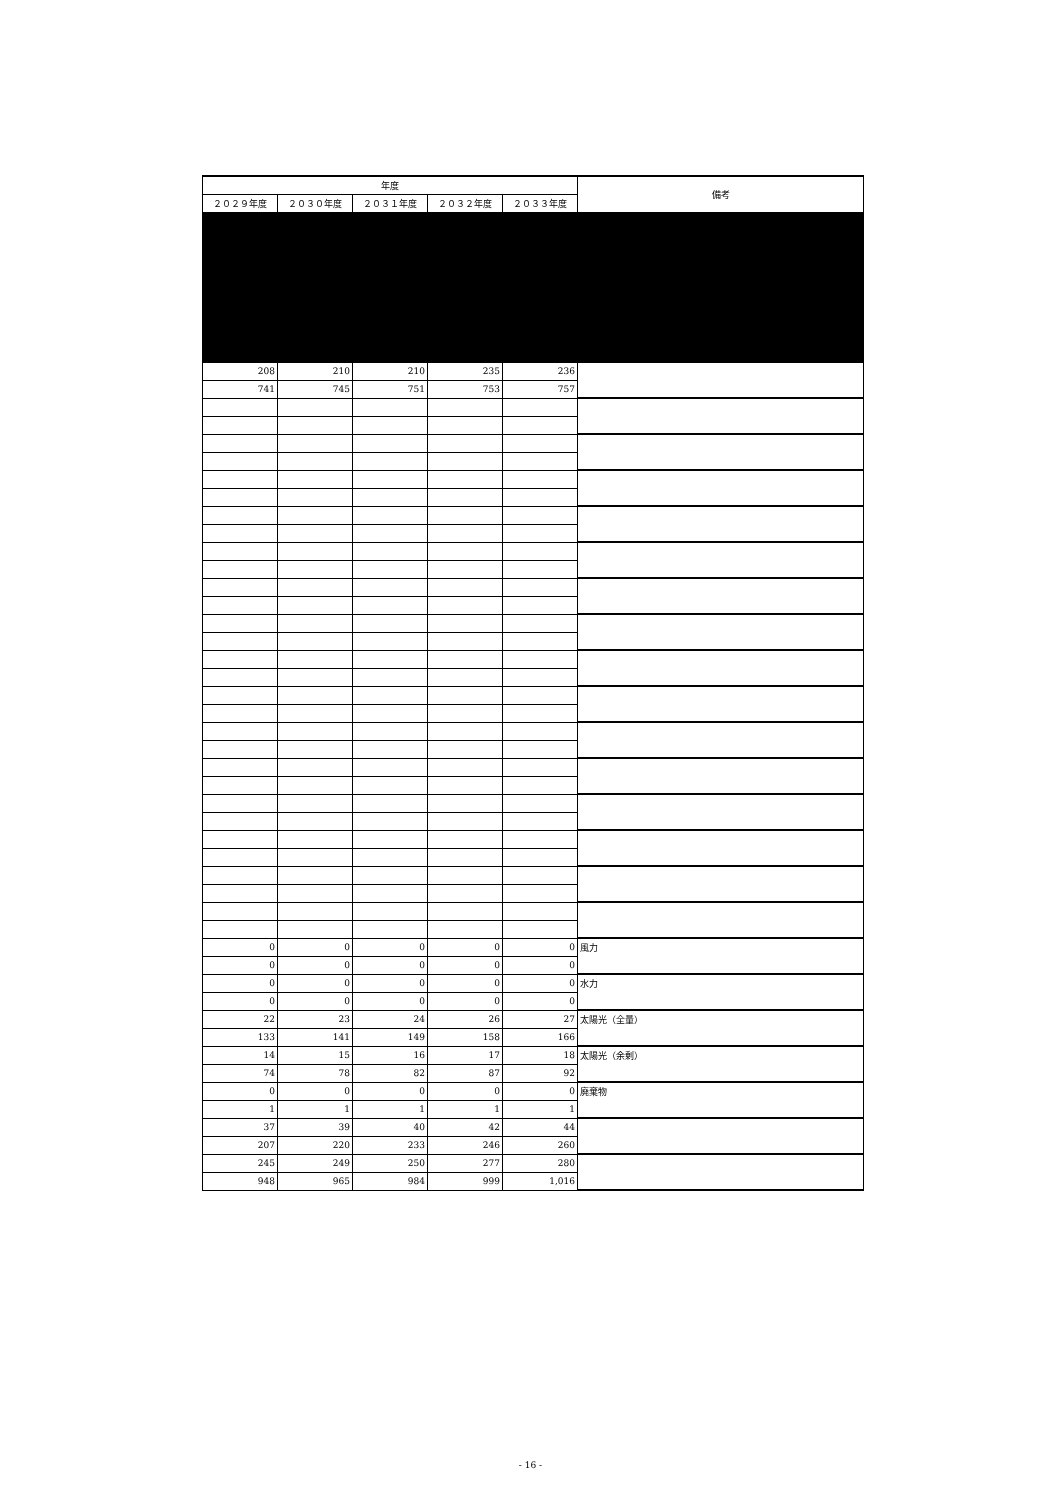| 年度 | | | | | 備考 |
| --- | --- | --- | --- | --- | --- |
| ２０２９年度 | ２０３０年度 | ２０３１年度 | ２０３２年度 | ２０３３年度 | |
| 208 | 210 | 210 | 235 | 236 | |
| 741 | 745 | 751 | 753 | 757 | |
| 0 | 0 | 0 | 0 | 0 | 風力 |
| 0 | 0 | 0 | 0 | 0 | |
| 0 | 0 | 0 | 0 | 0 | 水力 |
| 0 | 0 | 0 | 0 | 0 | |
| 22 | 23 | 24 | 26 | 27 | 太陽光（全量） |
| 133 | 141 | 149 | 158 | 166 | |
| 14 | 15 | 16 | 17 | 18 | 太陽光（余剰） |
| 74 | 78 | 82 | 87 | 92 | |
| 0 | 0 | 0 | 0 | 0 | 廃棄物 |
| 1 | 1 | 1 | 1 | 1 | |
| 37 | 39 | 40 | 42 | 44 | |
| 207 | 220 | 233 | 246 | 260 | |
| 245 | 249 | 250 | 277 | 280 | |
| 948 | 965 | 984 | 999 | 1,016 | |
- 16 -